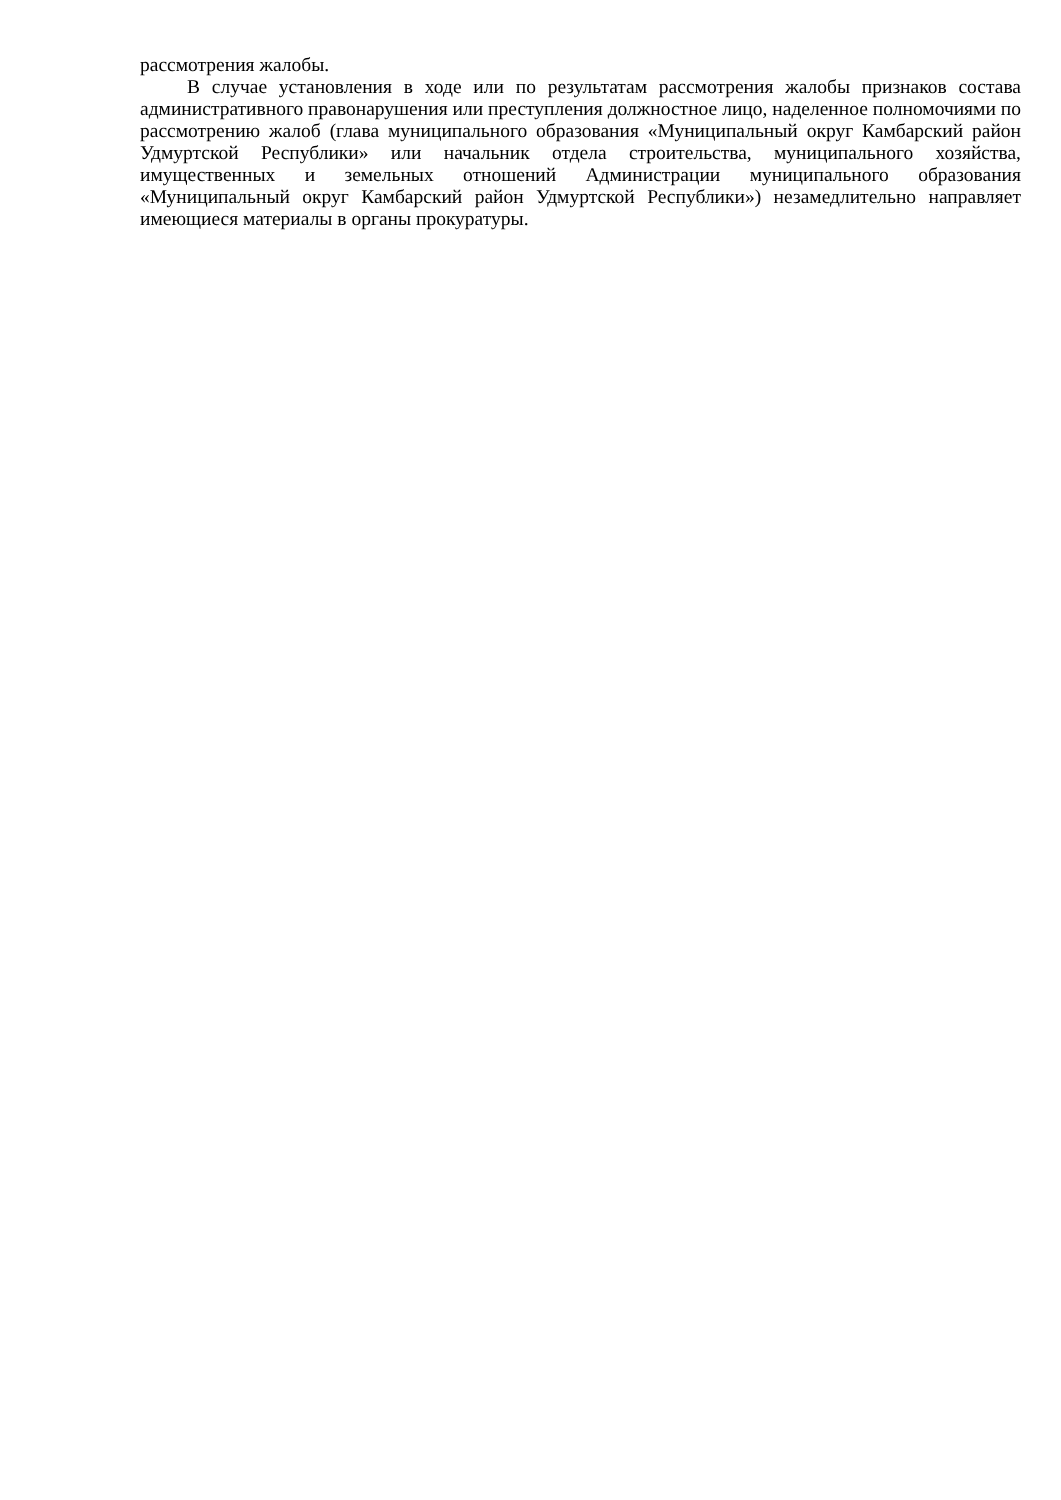рассмотрения жалобы.
В случае установления в ходе или по результатам рассмотрения жалобы признаков состава административного правонарушения или преступления должностное лицо, наделенное полномочиями по рассмотрению жалоб (глава муниципального образования «Муниципальный округ Камбарский район Удмуртской Республики» или начальник отдела строительства, муниципального хозяйства, имущественных и земельных отношений Администрации муниципального образования «Муниципальный округ Камбарский район Удмуртской Республики») незамедлительно направляет имеющиеся материалы в органы прокуратуры.